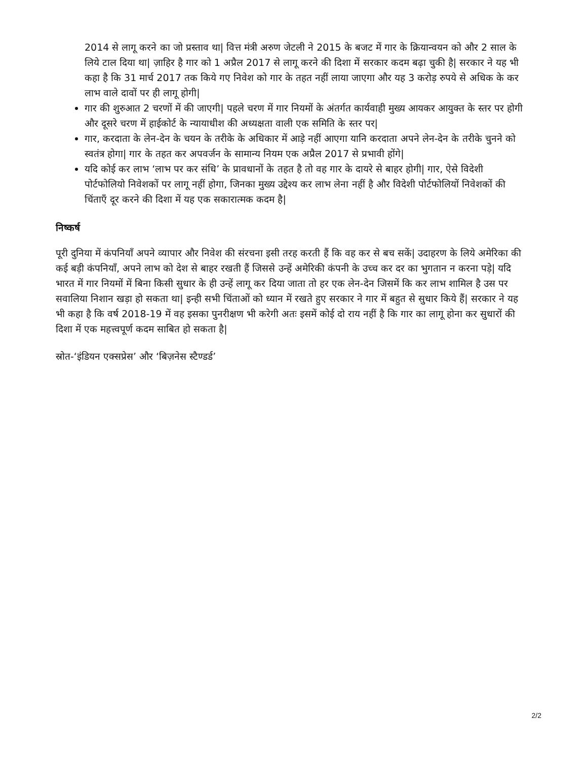2014 से लागू करने का जो प्रस्ताव था| वित्त मंत्री अरुण जेटली ने 2015 के बजट में गार के क्रियान्वयन को और 2 साल के लिये टाल दिया था| ज़ाहिर है गार को 1 अप्रैल 2017 से लागू करने की दिशा में सरकार कदम बढ़ा चुकी है| सरकार ने यह भी कहा है कि 31 मार्च 2017 तक किये गए निवेश को गार के तहत नहीं लाया जाएगा और यह 3 करोड़ रुपये से अधिक के कर लाभ वाले दावों पर ही लागू होगी|
गार की शुरुआत 2 चरणों में की जाएगी| पहले चरण में गार नियमों के अंतर्गत कार्यवाही मुख्य आयकर आयुक्त के स्तर पर होगी और दूसरे चरण में हाईकोर्ट के न्यायाधीश की अध्यक्षता वाली एक समिति के स्तर पर|
गार, करदाता के लेन-देन के चयन के तरीके के अधिकार में आड़े नहीं आएगा यानि करदाता अपने लेन-देन के तरीके चुनने को स्वतंत्र होगा| गार के तहत कर अपवर्जन के सामान्य नियम एक अप्रैल 2017 से प्रभावी होंगे|
यदि कोई कर लाभ ‘लाभ पर कर संधि’ के प्रावधानों के तहत है तो वह गार के दायरे से बाहर होगी| गार, ऐसे विदेशी पोर्टफोलियो निवेशकों पर लागू नहीं होगा, जिनका मुख्य उद्देश्य कर लाभ लेना नहीं है और विदेशी पोर्टफोलियों निवेशकों की चिंताएँ दूर करने की दिशा में यह एक सकारात्मक कदम है|
निष्कर्ष
पूरी दुनिया में कंपनियाँ अपने व्यापार और निवेश की संरचना इसी तरह करती हैं कि वह कर से बच सकें| उदाहरण के लिये अमेरिका की कई बड़ी कंपनियाँ, अपने लाभ को देश से बाहर रखती हैं जिससे उन्हें अमेरिकी कंपनी के उच्च कर दर का भुगतान न करना पड़े| यदि भारत में गार नियमों में बिना किसी सुधार के ही उन्हें लागू कर दिया जाता तो हर एक लेन-देन जिसमें कि कर लाभ शामिल है उस पर सवालिया निशान खड़ा हो सकता था| इन्ही सभी चिंताओं को ध्यान में रखते हुए सरकार ने गार में बहुत से सुधार किये हैं| सरकार ने यह भी कहा है कि वर्ष 2018-19 में वह इसका पुनरीक्षण भी करेगी अतः इसमें कोई दो राय नहीं है कि गार का लागू होना कर सुधारों की दिशा में एक महत्त्वपूर्ण कदम साबित हो सकता है|
स्रोत-‘इंडियन एक्सप्रेस’ और ‘बिज़नेस स्टैण्डर्ड’
2/2